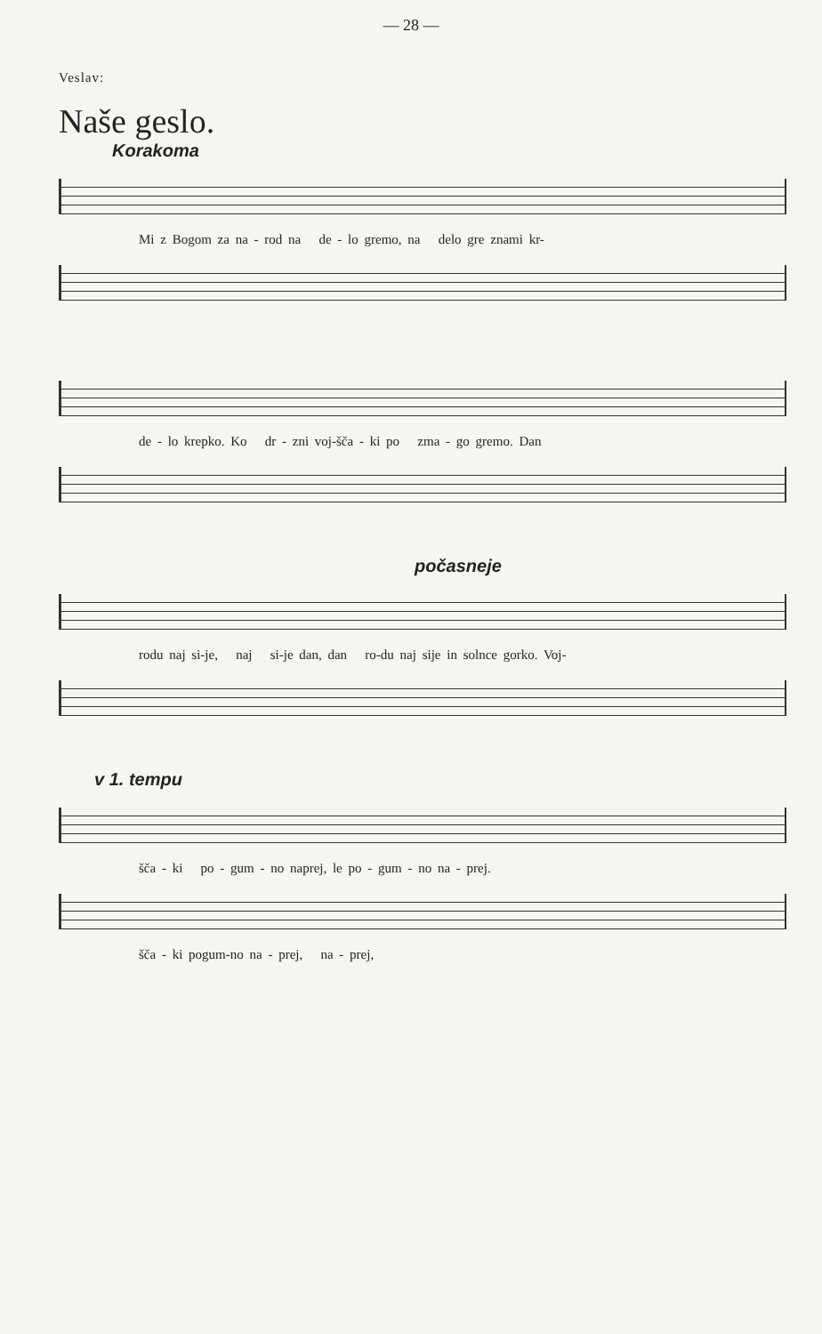— 28 —
Veslav:
Naše geslo.
Korakoma
Mi z Bogom za na - rod na de - lo gremo, na delo gre znami kr-
de - lo krepko. Ko dr - zni voj-šča - ki po zma - go gremo. Dan
počasneje
rodu naj si-je, naj si-je dan, dan ro-du naj sije in solnce gorko. Voj-
v 1. tempu
šča - ki po - gum - no naprej, le po - gum - no na - prej.
šča - ki pogum-no na - prej, na - prej,